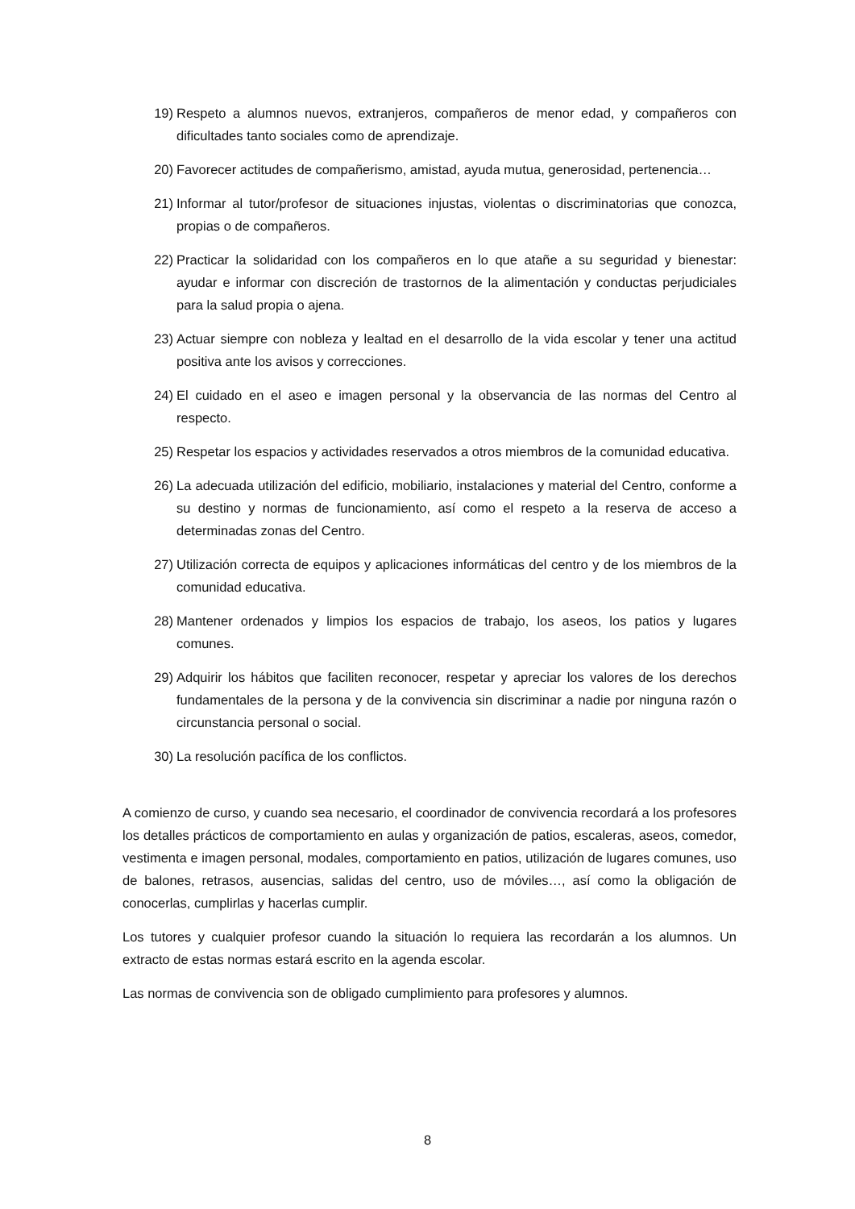19) Respeto a alumnos nuevos, extranjeros, compañeros de menor edad, y compañeros con dificultades tanto sociales como de aprendizaje.
20) Favorecer actitudes de compañerismo, amistad, ayuda mutua, generosidad, pertenencia…
21) Informar al tutor/profesor de situaciones injustas, violentas o discriminatorias que conozca, propias o de compañeros.
22) Practicar la solidaridad con los compañeros en lo que atañe a su seguridad y bienestar: ayudar e informar con discreción de trastornos de la alimentación y conductas perjudiciales para la salud propia o ajena.
23) Actuar siempre con nobleza y lealtad en el desarrollo de la vida escolar y tener una actitud positiva ante los avisos y correcciones.
24) El cuidado en el aseo e imagen personal y la observancia de las normas del Centro al respecto.
25) Respetar los espacios y actividades reservados a otros miembros de la comunidad educativa.
26) La adecuada utilización del edificio, mobiliario, instalaciones y material del Centro, conforme a su destino y normas de funcionamiento, así como el respeto a la reserva de acceso a determinadas zonas del Centro.
27) Utilización correcta de equipos y aplicaciones informáticas del centro y de los miembros de la comunidad educativa.
28) Mantener ordenados y limpios los espacios de trabajo, los aseos, los patios y lugares comunes.
29) Adquirir los hábitos que faciliten reconocer, respetar y apreciar los valores de los derechos fundamentales de la persona y de la convivencia sin discriminar a nadie por ninguna razón o circunstancia personal o social.
30) La resolución pacífica de los conflictos.
A comienzo de curso, y cuando sea necesario, el coordinador de convivencia recordará a los profesores los detalles prácticos de comportamiento en aulas y organización de patios, escaleras, aseos, comedor, vestimenta e imagen personal, modales, comportamiento en patios, utilización de lugares comunes, uso de balones, retrasos, ausencias, salidas del centro, uso de móviles…, así como la obligación de conocerlas, cumplirlas y hacerlas cumplir.
Los tutores y cualquier profesor cuando la situación lo requiera las recordarán a los alumnos. Un extracto de estas normas estará escrito en la agenda escolar.
Las normas de convivencia son de obligado cumplimiento para profesores y alumnos.
8